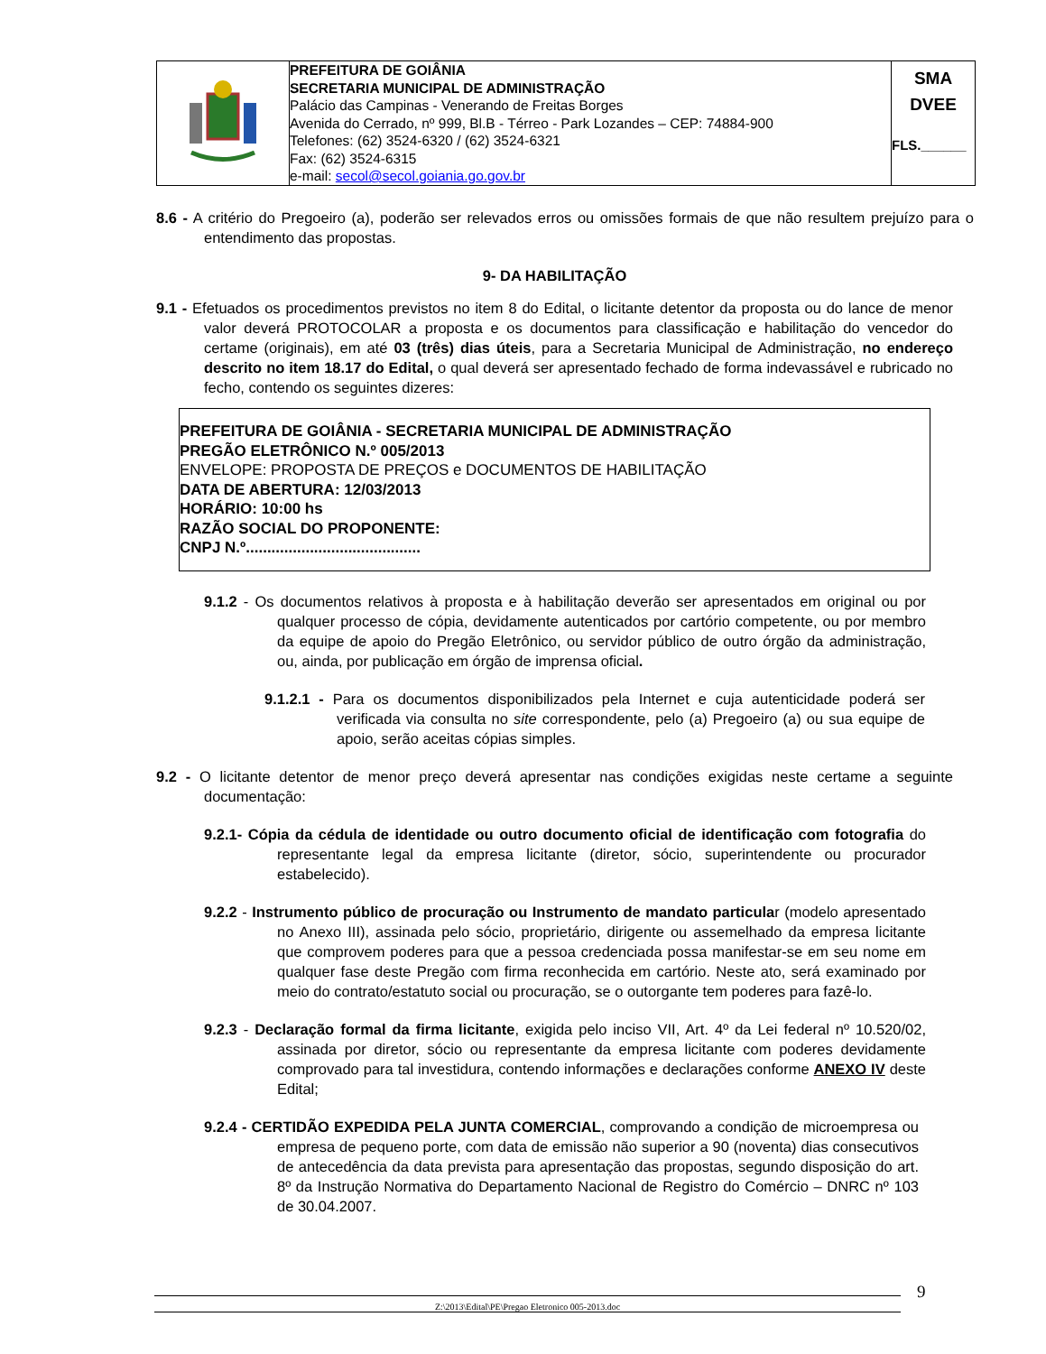| | PREFEITURA DE GOIÂNIA SECRETARIA MUNICIPAL DE ADMINISTRAÇÃO Palácio das Campinas - Venerando de Freitas Borges Avenida do Cerrado, nº 999, Bl.B - Térreo - Park Lozandes – CEP: 74884-900 Telefones: (62) 3524-6320 / (62) 3524-6321 Fax: (62) 3524-6315 e-mail: secol@secol.goiania.go.gov.br | SMA DVEE FLS.______ |
8.6 - A critério do Pregoeiro (a), poderão ser relevados erros ou omissões formais de que não resultem prejuízo para o entendimento das propostas.
9- DA HABILITAÇÃO
9.1 - Efetuados os procedimentos previstos no item 8 do Edital, o licitante detentor da proposta ou do lance de menor valor deverá PROTOCOLAR a proposta e os documentos para classificação e habilitação do vencedor do certame (originais), em até 03 (três) dias úteis, para a Secretaria Municipal de Administração, no endereço descrito no item 18.17 do Edital, o qual deverá ser apresentado fechado de forma indevassável e rubricado no fecho, contendo os seguintes dizeres:
PREFEITURA DE GOIÂNIA - SECRETARIA MUNICIPAL DE ADMINISTRAÇÃO
PREGÃO ELETRÔNICO N.º 005/2013
ENVELOPE: PROPOSTA DE PREÇOS e DOCUMENTOS DE HABILITAÇÃO
DATA DE ABERTURA: 12/03/2013
HORÁRIO: 10:00 hs
RAZÃO SOCIAL DO PROPONENTE:
CNPJ N.º.........................................
9.1.2 - Os documentos relativos à proposta e à habilitação deverão ser apresentados em original ou por qualquer processo de cópia, devidamente autenticados por cartório competente, ou por membro da equipe de apoio do Pregão Eletrônico, ou servidor público de outro órgão da administração, ou, ainda, por publicação em órgão de imprensa oficial.
9.1.2.1 - Para os documentos disponibilizados pela Internet e cuja autenticidade poderá ser verificada via consulta no site correspondente, pelo (a) Pregoeiro (a) ou sua equipe de apoio, serão aceitas cópias simples.
9.2 - O licitante detentor de menor preço deverá apresentar nas condições exigidas neste certame a seguinte documentação:
9.2.1- Cópia da cédula de identidade ou outro documento oficial de identificação com fotografia do representante legal da empresa licitante (diretor, sócio, superintendente ou procurador estabelecido).
9.2.2 - Instrumento público de procuração ou Instrumento de mandato particular (modelo apresentado no Anexo III), assinada pelo sócio, proprietário, dirigente ou assemelhado da empresa licitante que comprovem poderes para que a pessoa credenciada possa manifestar-se em seu nome em qualquer fase deste Pregão com firma reconhecida em cartório. Neste ato, será examinado por meio do contrato/estatuto social ou procuração, se o outorgante tem poderes para fazê-lo.
9.2.3 - Declaração formal da firma licitante, exigida pelo inciso VII, Art. 4º da Lei federal nº 10.520/02, assinada por diretor, sócio ou representante da empresa licitante com poderes devidamente comprovado para tal investidura, contendo informações e declarações conforme ANEXO IV deste Edital;
9.2.4 - CERTIDÃO EXPEDIDA PELA JUNTA COMERCIAL, comprovando a condição de microempresa ou empresa de pequeno porte, com data de emissão não superior a 90 (noventa) dias consecutivos de antecedência da data prevista para apresentação das propostas, segundo disposição do art. 8º da Instrução Normativa do Departamento Nacional de Registro do Comércio – DNRC nº 103 de 30.04.2007.
Z:\2013\Edital\PE\Pregao Eletronico 005-2013.doc 9